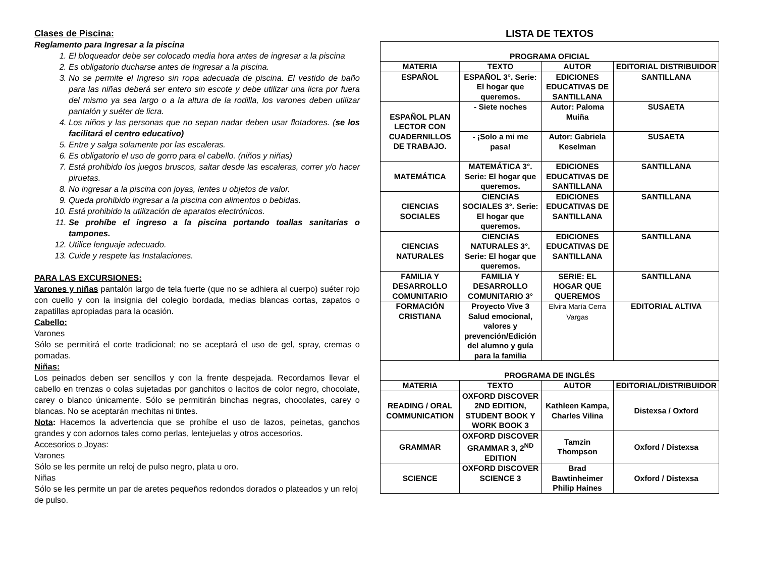Clases de Piscina:
Reglamento para Ingresar a la piscina
1. El bloqueador debe ser colocado media hora antes de ingresar a la piscina
2. Es obligatorio ducharse antes de Ingresar a la piscina.
3. No se permite el Ingreso sin ropa adecuada de piscina. El vestido de baño para las niñas deberá ser entero sin escote y debe utilizar una licra por fuera del mismo ya sea largo o a la altura de la rodilla, los varones deben utilizar pantalón y suéter de licra.
4. Los niños y las personas que no sepan nadar deben usar flotadores. (se los facilitará el centro educativo)
5. Entre y salga solamente por las escaleras.
6. Es obligatorio el uso de gorro para el cabello. (niños y niñas)
7. Está prohibido los juegos bruscos, saltar desde las escaleras, correr y/o hacer piruetas.
8. No ingresar a la piscina con joyas, lentes u objetos de valor.
9. Queda prohibido ingresar a la piscina con alimentos o bebidas.
10. Está prohibido la utilización de aparatos electrónicos.
11. Se prohíbe el ingreso a la piscina portando toallas sanitarias o tampones.
12. Utilice lenguaje adecuado.
13. Cuide y respete las Instalaciones.
PARA LAS EXCURSIONES:
Varones y niñas pantalón largo de tela fuerte (que no se adhiera al cuerpo) suéter rojo con cuello y con la insignia del colegio bordada, medias blancas cortas, zapatos o zapatillas apropiadas para la ocasión.
Cabello:
Varones
Sólo se permitirá el corte tradicional; no se aceptará el uso de gel, spray, cremas o pomadas.
Niñas:
Los peinados deben ser sencillos y con la frente despejada. Recordamos llevar el cabello en trenzas o colas sujetadas por ganchitos o lacitos de color negro, chocolate, carey o blanco únicamente. Sólo se permitirán binchas negras, chocolates, carey o blancas. No se aceptarán mechitas ni tintes.
Nota: Hacemos la advertencia que se prohíbe el uso de lazos, peinetas, ganchos grandes y con adornos tales como perlas, lentejuelas y otros accesorios.
Accesorios o Joyas:
Varones
Sólo se les permite un reloj de pulso negro, plata u oro.
Niñas
Sólo se les permite un par de aretes pequeños redondos dorados o plateados y un reloj de pulso.
LISTA DE TEXTOS
| PROGRAMA OFICIAL | | | |
| MATERIA | TEXTO | AUTOR | EDITORIAL DISTRIBUIDOR |
| ESPAÑOL | ESPAÑOL 3°. Serie: El hogar que queremos. | EDICIONES EDUCATIVAS DE SANTILLANA | SANTILLANA |
| ESPAÑOL PLAN LECTOR CON CUADERNILLOS DE TRABAJO. | - Siete noches | Autor: Paloma Muiña | SUSAETA |
| | - ¡Solo a mi me pasa! | Autor: Gabriela Keselman | SUSAETA |
| MATEMÁTICA | MATEMÁTICA 3°. Serie: El hogar que queremos. | EDICIONES EDUCATIVAS DE SANTILLANA | SANTILLANA |
| CIENCIAS SOCIALES | CIENCIAS SOCIALES 3°. Serie: El hogar que queremos. | EDICIONES EDUCATIVAS DE SANTILLANA | SANTILLANA |
| CIENCIAS NATURALES | CIENCIAS NATURALES 3°. Serie: El hogar que queremos. | EDICIONES EDUCATIVAS DE SANTILLANA | SANTILLANA |
| FAMILIA Y DESARROLLO COMUNITARIO | FAMILIA Y DESARROLLO COMUNITARIO 3° | SERIE: EL HOGAR QUE QUEREMOS | SANTILLANA |
| FORMACIÓN CRISTIANA | Proyecto Vive 3 Salud emocional, valores y prevención/Edición del alumno y guía para la familia | Elvira María Cerra Vargas | EDITORIAL ALTIVA |
| PROGRAMA DE INGLÉS | | | |
| MATERIA | TEXTO | AUTOR | EDITORIAL/DISTRIBUIDOR |
| READING / ORAL COMMUNICATION | OXFORD DISCOVER 2ND EDITION, STUDENT BOOK Y WORK BOOK 3 | Kathleen Kampa, Charles Vilina | Distexsa / Oxford |
| GRAMMAR | OXFORD DISCOVER GRAMMAR 3, 2<sup>ND</sup> EDITION | Tamzin Thompson | Oxford / Distexsa |
| SCIENCE | OXFORD DISCOVER SCIENCE 3 | Brad Bawtinheimer Philip Haines | Oxford / Distexsa |